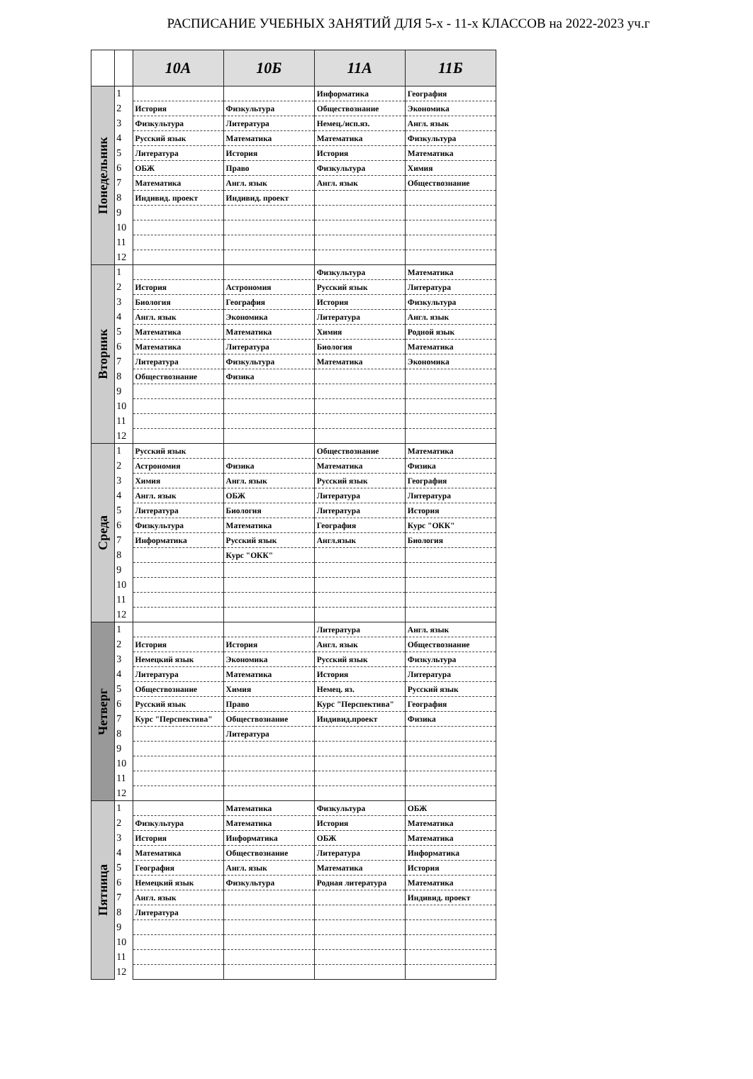РАСПИСАНИЕ УЧЕБНЫХ ЗАНЯТИЙ ДЛЯ 5-х - 11-х КЛАССОВ на 2022-2023 уч.г
| | | 10А | 10Б | 11А | 11Б |
| --- | --- | --- | --- | --- | --- |
| Понедельник | 1 | | | Информатика | География |
| | 2 | История | Физкультура | Обществознание | Экономика |
| | 3 | Физкультура | Литература | Немец./исп.яз. | Англ. язык |
| | 4 | Русский язык | Математика | Математика | Физкультура |
| | 5 | Литература | История | История | Математика |
| | 6 | ОБЖ | Право | Физкультура | Химия |
| | 7 | Математика | Англ. язык | Англ. язык | Обществознание |
| | 8 | Индивид. проект | Индивид. проект | | |
| | 9 | | | | |
| | 10 | | | | |
| | 11 | | | | |
| | 12 | | | | |
| Вторник | 1 | | | Физкультура | Математика |
| | 2 | История | Астрономия | Русский язык | Литература |
| | 3 | Биология | География | История | Физкультура |
| | 4 | Англ. язык | Экономика | Литература | Англ. язык |
| | 5 | Математика | Математика | Химия | Родной язык |
| | 6 | Математика | Литература | Биология | Математика |
| | 7 | Литература | Физкультура | Математика | Экономика |
| | 8 | Обществознание | Физика | | |
| | 9 | | | | |
| | 10 | | | | |
| | 11 | | | | |
| | 12 | | | | |
| Среда | 1 | Русский язык | | Обществознание | Математика |
| | 2 | Астрономия | Физика | Математика | Физика |
| | 3 | Химия | Англ. язык | Русский язык | География |
| | 4 | Англ. язык | ОБЖ | Литература | Литература |
| | 5 | Литература | Биология | Литература | История |
| | 6 | Физкультура | Математика | География | Курс "ОКК" |
| | 7 | Информатика | Русский язык | Англ.язык | Биология |
| | 8 | | Курс "ОКК" | | |
| | 9 | | | | |
| | 10 | | | | |
| | 11 | | | | |
| | 12 | | | | |
| Четверг | 1 | | | Литература | Англ. язык |
| | 2 | История | История | Англ. язык | Обществознание |
| | 3 | Немецкий язык | Экономика | Русский язык | Физкультура |
| | 4 | Литература | Математика | История | Литература |
| | 5 | Обществознание | Химия | Немец. яз. | Русский язык |
| | 6 | Русский язык | Право | Курс "Перспектива" | География |
| | 7 | Курс "Перспектива" | Обществознание | Индивид.проект | Физика |
| | 8 | | Литература | | |
| | 9 | | | | |
| | 10 | | | | |
| | 11 | | | | |
| | 12 | | | | |
| Пятница | 1 | | Математика | Физкультура | ОБЖ |
| | 2 | Физкультура | Математика | История | Математика |
| | 3 | История | Информатика | ОБЖ | Математика |
| | 4 | Математика | Обществознание | Литература | Информатика |
| | 5 | География | Англ. язык | Математика | История |
| | 6 | Немецкий язык | Физкультура | Родная литература | Математика |
| | 7 | Англ. язык | | | Индивид. проект |
| | 8 | Литература | | | |
| | 9 | | | | |
| | 10 | | | | |
| | 11 | | | | |
| | 12 | | | | |